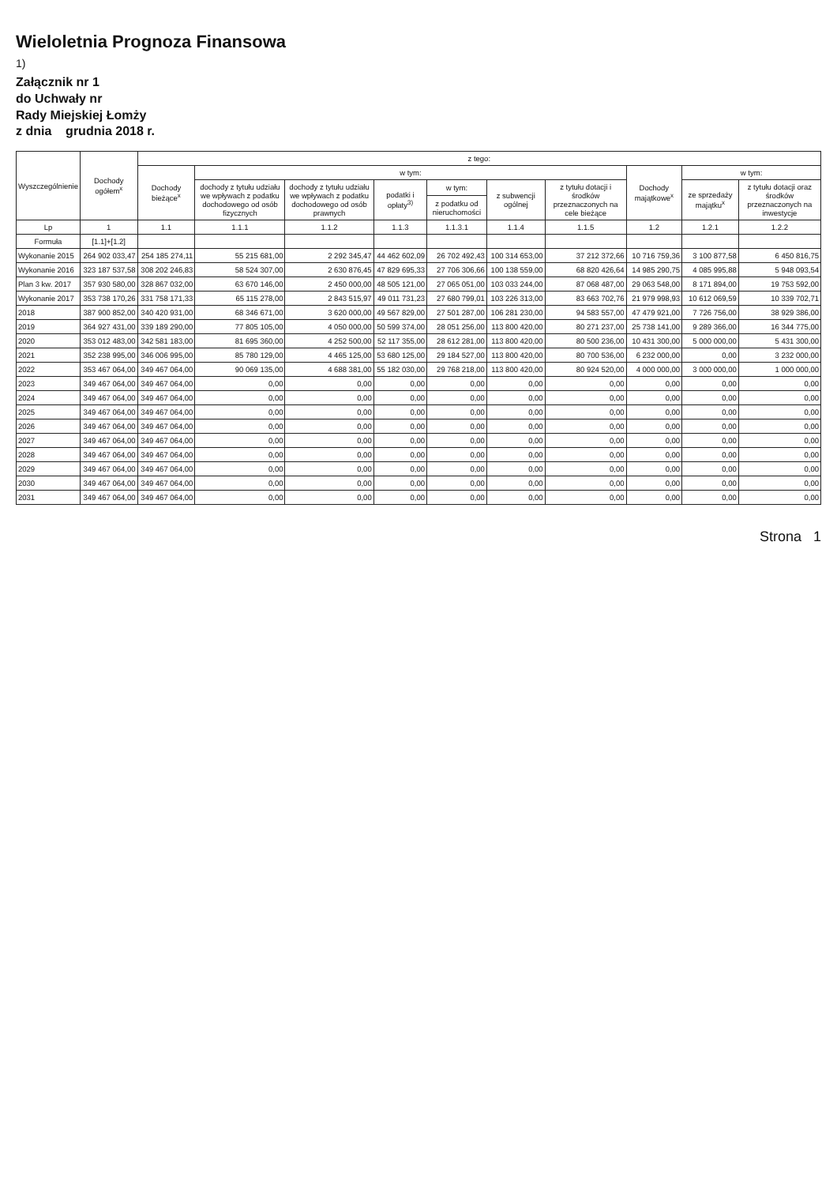Wieloletnia Prognoza Finansowa
1)
Załącznik nr 1
do Uchwały nr
Rady Miejskiej Łomży
z dnia grudnia 2018 r.
| Wyszczególnienie | Dochody ogółem<sup>x</sup> | z tego: | | | | | | | | | |
| --- | --- | --- | --- | --- | --- | --- | --- | --- | --- | --- | --- |
| | | Dochody bieżące<sup>x</sup> | w tym: | | | | | | Dochody majątkowe<sup>x</sup> | w tym: | |
| | | | dochody z tytułu udziału we wpływach z podatku dochodowego od osób fizycznych | dochody z tytułu udziału we wpływach z podatku dochodowego od osób prawnych | podatki i opłaty<sup>3)</sup> | w tym: | z subwencji ogólnej | z tytułu dotacji i środków przeznaczonych na cele bieżące | | ze sprzedaży majątku<sup>x</sup> | z tytułu dotacji oraz środków przeznaczonych na inwestycje |
| | | | | | | z podatku od nieruchomości | | | | | |
| Lp | 1 | 1.1 | 1.1.1 | 1.1.2 | 1.1.3 | 1.1.3.1 | 1.1.4 | 1.1.5 | 1.2 | 1.2.1 | 1.2.2 |
| Formuła | [1.1]+[1.2] | | | | | | | | | | |
| Wykonanie 2015 | 264 902 033,47 | 254 185 274,11 | 55 215 681,00 | 2 292 345,47 | 44 462 602,09 | 26 702 492,43 | 100 314 653,00 | 37 212 372,66 | 10 716 759,36 | 3 100 877,58 | 6 450 816,75 |
| Wykonanie 2016 | 323 187 537,58 | 308 202 246,83 | 58 524 307,00 | 2 630 876,45 | 47 829 695,33 | 27 706 306,66 | 100 138 559,00 | 68 820 426,64 | 14 985 290,75 | 4 085 995,88 | 5 948 093,54 |
| Plan 3 kw. 2017 | 357 930 580,00 | 328 867 032,00 | 63 670 146,00 | 2 450 000,00 | 48 505 121,00 | 27 065 051,00 | 103 033 244,00 | 87 068 487,00 | 29 063 548,00 | 8 171 894,00 | 19 753 592,00 |
| Wykonanie 2017 | 353 738 170,26 | 331 758 171,33 | 65 115 278,00 | 2 843 515,97 | 49 011 731,23 | 27 680 799,01 | 103 226 313,00 | 83 663 702,76 | 21 979 998,93 | 10 612 069,59 | 10 339 702,71 |
| 2018 | 387 900 852,00 | 340 420 931,00 | 68 346 671,00 | 3 620 000,00 | 49 567 829,00 | 27 501 287,00 | 106 281 230,00 | 94 583 557,00 | 47 479 921,00 | 7 726 756,00 | 38 929 386,00 |
| 2019 | 364 927 431,00 | 339 189 290,00 | 77 805 105,00 | 4 050 000,00 | 50 599 374,00 | 28 051 256,00 | 113 800 420,00 | 80 271 237,00 | 25 738 141,00 | 9 289 366,00 | 16 344 775,00 |
| 2020 | 353 012 483,00 | 342 581 183,00 | 81 695 360,00 | 4 252 500,00 | 52 117 355,00 | 28 612 281,00 | 113 800 420,00 | 80 500 236,00 | 10 431 300,00 | 5 000 000,00 | 5 431 300,00 |
| 2021 | 352 238 995,00 | 346 006 995,00 | 85 780 129,00 | 4 465 125,00 | 53 680 125,00 | 29 184 527,00 | 113 800 420,00 | 80 700 536,00 | 6 232 000,00 | 0,00 | 3 232 000,00 |
| 2022 | 353 467 064,00 | 349 467 064,00 | 90 069 135,00 | 4 688 381,00 | 55 182 030,00 | 29 768 218,00 | 113 800 420,00 | 80 924 520,00 | 4 000 000,00 | 3 000 000,00 | 1 000 000,00 |
| 2023 | 349 467 064,00 | 349 467 064,00 | 0,00 | 0,00 | 0,00 | 0,00 | 0,00 | 0,00 | 0,00 | 0,00 | 0,00 |
| 2024 | 349 467 064,00 | 349 467 064,00 | 0,00 | 0,00 | 0,00 | 0,00 | 0,00 | 0,00 | 0,00 | 0,00 | 0,00 |
| 2025 | 349 467 064,00 | 349 467 064,00 | 0,00 | 0,00 | 0,00 | 0,00 | 0,00 | 0,00 | 0,00 | 0,00 | 0,00 |
| 2026 | 349 467 064,00 | 349 467 064,00 | 0,00 | 0,00 | 0,00 | 0,00 | 0,00 | 0,00 | 0,00 | 0,00 | 0,00 |
| 2027 | 349 467 064,00 | 349 467 064,00 | 0,00 | 0,00 | 0,00 | 0,00 | 0,00 | 0,00 | 0,00 | 0,00 | 0,00 |
| 2028 | 349 467 064,00 | 349 467 064,00 | 0,00 | 0,00 | 0,00 | 0,00 | 0,00 | 0,00 | 0,00 | 0,00 | 0,00 |
| 2029 | 349 467 064,00 | 349 467 064,00 | 0,00 | 0,00 | 0,00 | 0,00 | 0,00 | 0,00 | 0,00 | 0,00 | 0,00 |
| 2030 | 349 467 064,00 | 349 467 064,00 | 0,00 | 0,00 | 0,00 | 0,00 | 0,00 | 0,00 | 0,00 | 0,00 | 0,00 |
| 2031 | 349 467 064,00 | 349 467 064,00 | 0,00 | 0,00 | 0,00 | 0,00 | 0,00 | 0,00 | 0,00 | 0,00 | 0,00 |
Strona 1